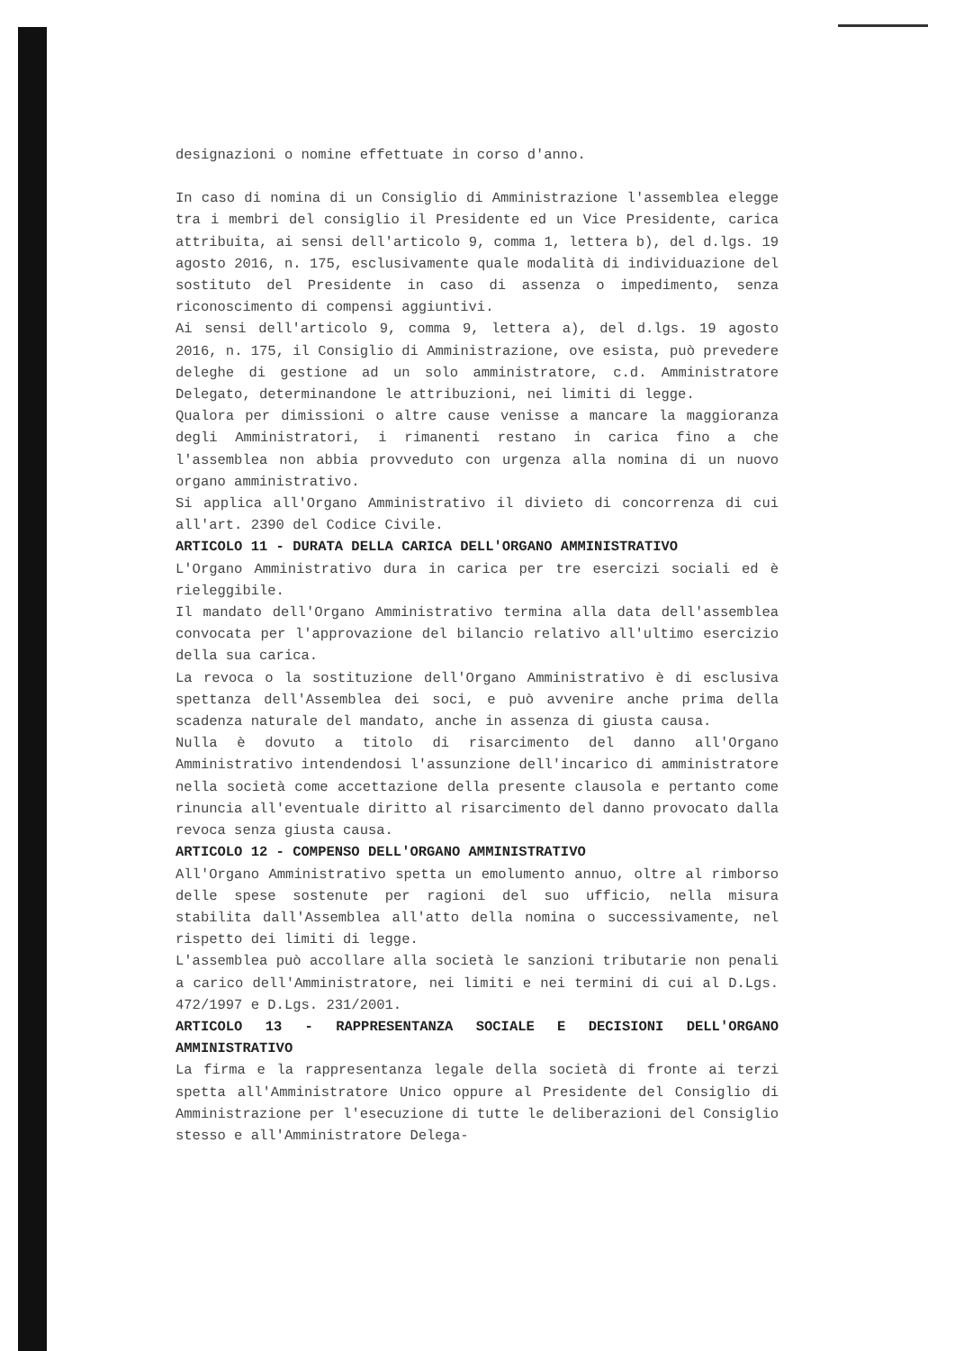designazioni o nomine effettuate in corso d'anno.
In caso di nomina di un Consiglio di Amministrazione l'assemblea elegge tra i membri del consiglio il Presidente ed un Vice Presidente, carica attribuita, ai sensi dell'articolo 9, comma 1, lettera b), del d.lgs. 19 agosto 2016, n. 175, esclusivamente quale modalità di individuazione del sostituto del Presidente in caso di assenza o impedimento, senza riconoscimento di compensi aggiuntivi.
Ai sensi dell'articolo 9, comma 9, lettera a), del d.lgs. 19 agosto 2016, n. 175, il Consiglio di Amministrazione, ove esista, può prevedere deleghe di gestione ad un solo amministratore, c.d. Amministratore Delegato, determinandone le attribuzioni, nei limiti di legge.
Qualora per dimissioni o altre cause venisse a mancare la maggioranza degli Amministratori, i rimanenti restano in carica fino a che l'assemblea non abbia provveduto con urgenza alla nomina di un nuovo organo amministrativo.
Si applica all'Organo Amministrativo il divieto di concorrenza di cui all'art. 2390 del Codice Civile.
ARTICOLO 11 - DURATA DELLA CARICA DELL'ORGANO AMMINISTRATIVO
L'Organo Amministrativo dura in carica per tre esercizi sociali ed è rieleggibile.
Il mandato dell'Organo Amministrativo termina alla data dell'assemblea convocata per l'approvazione del bilancio relativo all'ultimo esercizio della sua carica.
La revoca o la sostituzione dell'Organo Amministrativo è di esclusiva spettanza dell'Assemblea dei soci, e può avvenire anche prima della scadenza naturale del mandato, anche in assenza di giusta causa.
Nulla è dovuto a titolo di risarcimento del danno all'Organo Amministrativo intendendosi l'assunzione dell'incarico di amministratore nella società come accettazione della presente clausola e pertanto come rinuncia all'eventuale diritto al risarcimento del danno provocato dalla revoca senza giusta causa.
ARTICOLO 12 - COMPENSO DELL'ORGANO AMMINISTRATIVO
All'Organo Amministrativo spetta un emolumento annuo, oltre al rimborso delle spese sostenute per ragioni del suo ufficio, nella misura stabilita dall'Assemblea all'atto della nomina o successivamente, nel rispetto dei limiti di legge.
L'assemblea può accollare alla società le sanzioni tributarie non penali a carico dell'Amministratore, nei limiti e nei termini di cui al D.Lgs. 472/1997 e D.Lgs. 231/2001.
ARTICOLO 13 - RAPPRESENTANZA SOCIALE E DECISIONI DELL'ORGANO AMMINISTRATIVO
La firma e la rappresentanza legale della società di fronte ai terzi spetta all'Amministratore Unico oppure al Presidente del Consiglio di Amministrazione per l'esecuzione di tutte le deliberazioni del Consiglio stesso e all'Amministratore Delega-